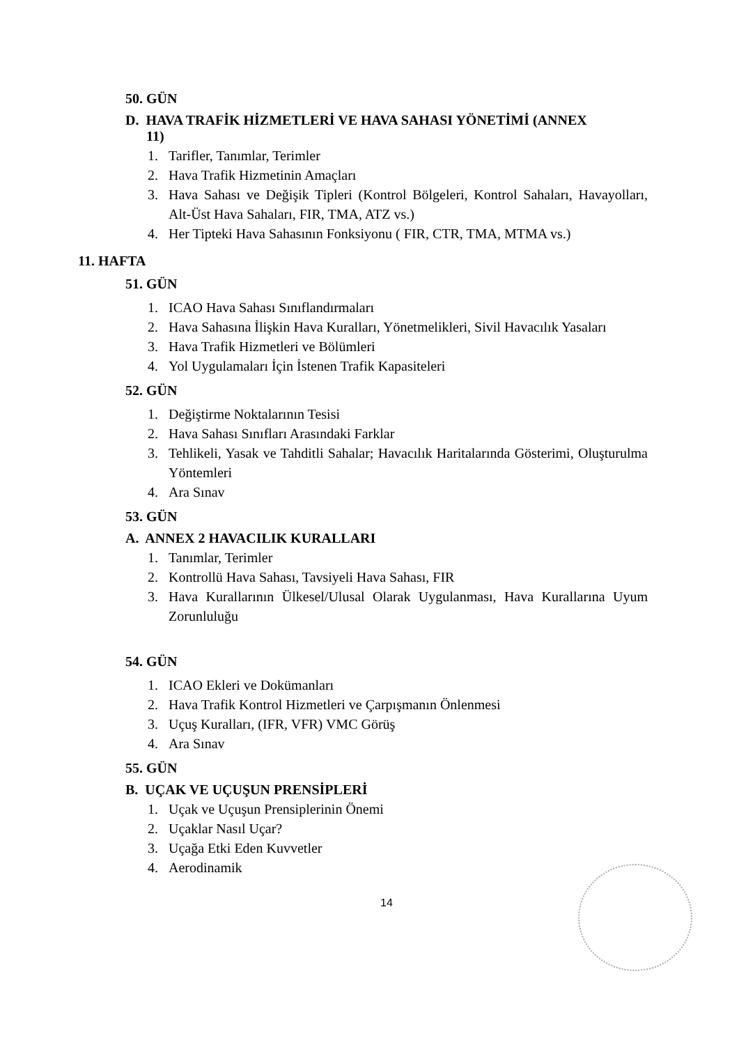50. GÜN
D. HAVA TRAFİK HİZMETLERİ VE HAVA SAHASI YÖNETİMİ (ANNEX
11)
1. Tarifler, Tanımlar, Terimler
2. Hava Trafik Hizmetinin Amaçları
3. Hava Sahası ve Değişik Tipleri (Kontrol Bölgeleri, Kontrol Sahaları, Havayolları, Alt-Üst Hava Sahaları, FIR, TMA, ATZ vs.)
4. Her Tipteki Hava Sahasının Fonksiyonu ( FIR, CTR, TMA, MTMA vs.)
11. HAFTA
51. GÜN
1. ICAO Hava Sahası Sınıflandırmaları
2. Hava Sahasına İlişkin Hava Kuralları, Yönetmelikleri, Sivil Havacılık Yasaları
3. Hava Trafik Hizmetleri ve Bölümleri
4. Yol Uygulamaları İçin İstenen Trafik Kapasiteleri
52. GÜN
1. Değiştirme Noktalarının Tesisi
2. Hava Sahası Sınıfları Arasındaki Farklar
3. Tehlikeli, Yasak ve Tahditli Sahalar; Havacılık Haritalarında Gösterimi, Oluşturulma Yöntemleri
4. Ara Sınav
53. GÜN
A. ANNEX 2 HAVACILIK KURALLARI
1. Tanımlar, Terimler
2. Kontrollü Hava Sahası, Tavsiyeli Hava Sahası, FIR
3. Hava Kurallarının Ülkesel/Ulusal Olarak Uygulanması, Hava Kurallarına Uyum Zorunluluğu
54. GÜN
1. ICAO Ekleri ve Dokümanları
2. Hava Trafik Kontrol Hizmetleri ve Çarpışmanın Önlenmesi
3. Uçuş Kuralları, (IFR, VFR) VMC Görüş
4. Ara Sınav
55. GÜN
B. UÇAK VE UÇUŞUN PRENSİPLERİ
1. Uçak ve Uçuşun Prensiplerinin Önemi
2. Uçaklar Nasıl Uçar?
3. Uçağa Etki Eden Kuvvetler
4. Aerodinamik
14